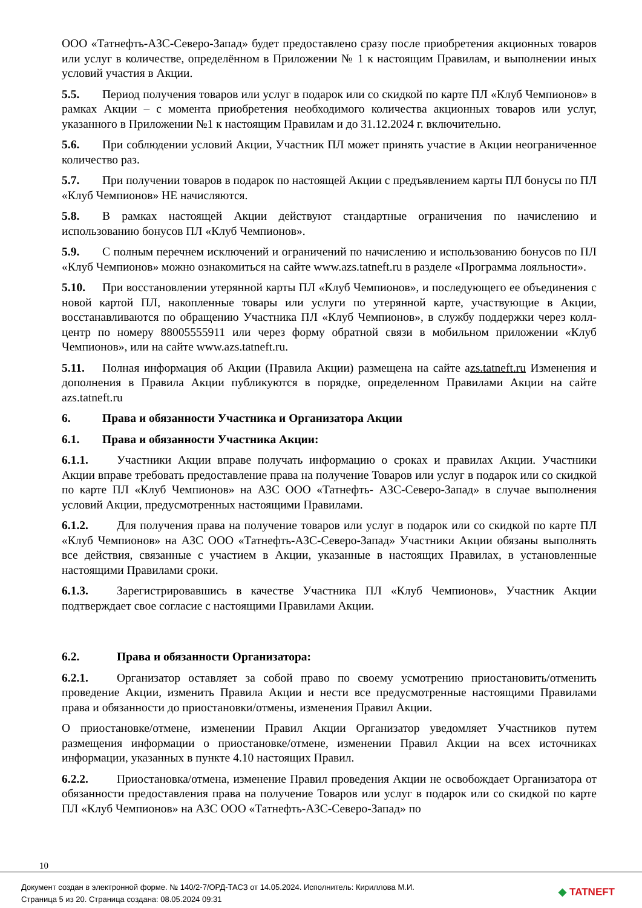ООО «Татнефть-АЗС-Северо-Запад» будет предоставлено сразу после приобретения акционных товаров или услуг в количестве, определённом в Приложении № 1 к настоящим Правилам, и выполнении иных условий участия в Акции.
5.5. Период получения товаров или услуг в подарок или со скидкой по карте ПЛ «Клуб Чемпионов» в рамках Акции – с момента приобретения необходимого количества акционных товаров или услуг, указанного в Приложении №1 к настоящим Правилам и до 31.12.2024 г. включительно.
5.6. При соблюдении условий Акции, Участник ПЛ может принять участие в Акции неограниченное количество раз.
5.7. При получении товаров в подарок по настоящей Акции с предъявлением карты ПЛ бонусы по ПЛ «Клуб Чемпионов» НЕ начисляются.
5.8. В рамках настоящей Акции действуют стандартные ограничения по начислению и использованию бонусов ПЛ «Клуб Чемпионов».
5.9. С полным перечнем исключений и ограничений по начислению и использованию бонусов по ПЛ «Клуб Чемпионов» можно ознакомиться на сайте www.azs.tatneft.ru в разделе «Программа лояльности».
5.10. При восстановлении утерянной карты ПЛ «Клуб Чемпионов», и последующего ее объединения с новой картой ПЛ, накопленные товары или услуги по утерянной карте, участвующие в Акции, восстанавливаются по обращению Участника ПЛ «Клуб Чемпионов», в службу поддержки через колл-центр по номеру 88005555911 или через форму обратной связи в мобильном приложении «Клуб Чемпионов», или на сайте www.azs.tatneft.ru.
5.11. Полная информация об Акции (Правила Акции) размещена на сайте azs.tatneft.ru Изменения и дополнения в Правила Акции публикуются в порядке, определенном Правилами Акции на сайте azs.tatneft.ru
6. Права и обязанности Участника и Организатора Акции
6.1. Права и обязанности Участника Акции:
6.1.1. Участники Акции вправе получать информацию о сроках и правилах Акции. Участники Акции вправе требовать предоставление права на получение Товаров или услуг в подарок или со скидкой по карте ПЛ «Клуб Чемпионов» на АЗС ООО «Татнефть- АЗС-Северо-Запад» в случае выполнения условий Акции, предусмотренных настоящими Правилами.
6.1.2. Для получения права на получение товаров или услуг в подарок или со скидкой по карте ПЛ «Клуб Чемпионов» на АЗС ООО «Татнефть-АЗС-Северо-Запад» Участники Акции обязаны выполнять все действия, связанные с участием в Акции, указанные в настоящих Правилах, в установленные настоящими Правилами сроки.
6.1.3. Зарегистрировавшись в качестве Участника ПЛ «Клуб Чемпионов», Участник Акции подтверждает свое согласие с настоящими Правилами Акции.
6.2. Права и обязанности Организатора:
6.2.1. Организатор оставляет за собой право по своему усмотрению приостановить/отменить проведение Акции, изменить Правила Акции и нести все предусмотренные настоящими Правилами права и обязанности до приостановки/отмены, изменения Правил Акции.
О приостановке/отмене, изменении Правил Акции Организатор уведомляет Участников путем размещения информации о приостановке/отмене, изменении Правил Акции на всех источниках информации, указанных в пункте 4.10 настоящих Правил.
6.2.2. Приостановка/отмена, изменение Правил проведения Акции не освобождает Организатора от обязанности предоставления права на получение Товаров или услуг в подарок или со скидкой по карте ПЛ «Клуб Чемпионов» на АЗС ООО «Татнефть-АЗС-Северо-Запад» по
10
Документ создан в электронной форме. № 140/2-7/ОРД-ТАСЗ от 14.05.2024. Исполнитель: Кириллова М.И.
Страница 5 из 20. Страница создана: 08.05.2024 09:31
◆ TATNEFT